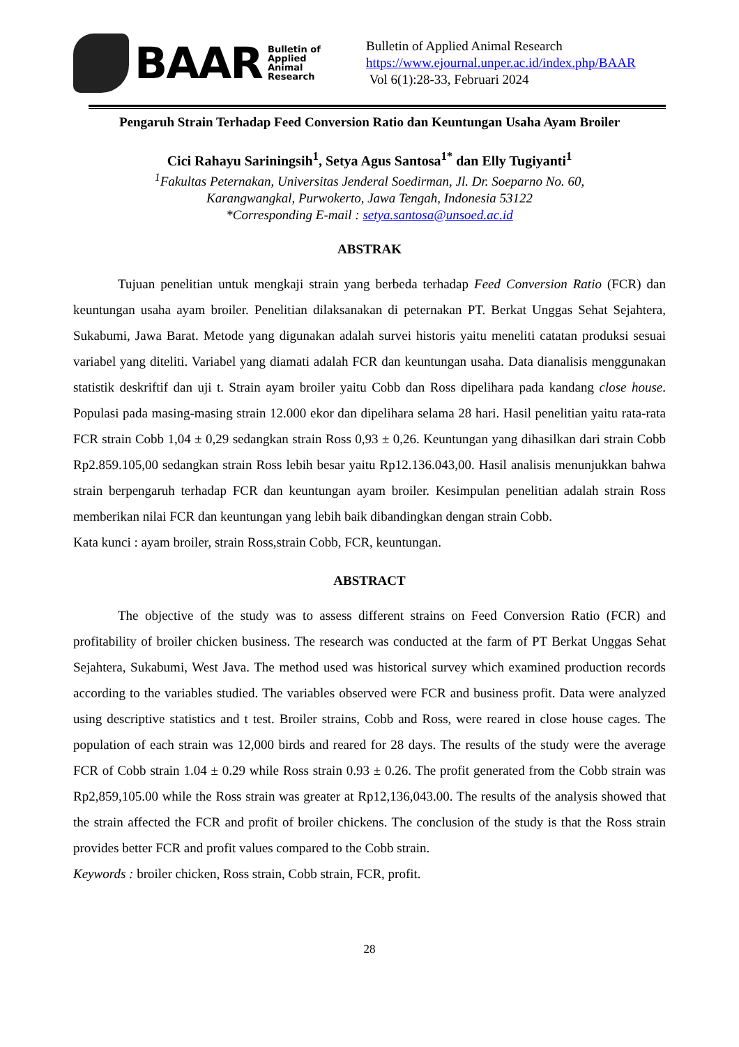BAAR Bulletin of
Applied
Animal
Research
Bulletin of Applied Animal Research
https://www.ejournal.unper.ac.id/index.php/BAAR
Vol 6(1):28-33, Februari 2024
Pengaruh Strain Terhadap Feed Conversion Ratio dan Keuntungan Usaha Ayam Broiler
Cici Rahayu Sariningsih<sup>1</sup>, Setya Agus Santosa<sup>1*</sup> dan Elly Tugiyanti<sup>1</sup>
<sup>1</sup> Fakultas Peternakan, Universitas Jenderal Soedirman, Jl. Dr. Soeparno No. 60,
Karangwangkal, Purwokerto, Jawa Tengah, Indonesia 53122
*Corresponding E-mail : setya.santosa@unsoed.ac.id
ABSTRAK
Tujuan penelitian untuk mengkaji strain yang berbeda terhadap Feed Conversion Ratio (FCR) dan keuntungan usaha ayam broiler. Penelitian dilaksanakan di peternakan PT. Berkat Unggas Sehat Sejahtera, Sukabumi, Jawa Barat. Metode yang digunakan adalah survei historis yaitu meneliti catatan produksi sesuai variabel yang diteliti. Variabel yang diamati adalah FCR dan keuntungan usaha. Data dianalisis menggunakan statistik deskriftif dan uji t. Strain ayam broiler yaitu Cobb dan Ross dipelihara pada kandang close house. Populasi pada masing-masing strain 12.000 ekor dan dipelihara selama 28 hari. Hasil penelitian yaitu rata-rata FCR strain Cobb 1,04 ± 0,29 sedangkan strain Ross 0,93 ± 0,26. Keuntungan yang dihasilkan dari strain Cobb Rp2.859.105,00 sedangkan strain Ross lebih besar yaitu Rp12.136.043,00. Hasil analisis menunjukkan bahwa strain berpengaruh terhadap FCR dan keuntungan ayam broiler. Kesimpulan penelitian adalah strain Ross memberikan nilai FCR dan keuntungan yang lebih baik dibandingkan dengan strain Cobb.
Kata kunci : ayam broiler, strain Ross,strain Cobb, FCR, keuntungan.
ABSTRACT
The objective of the study was to assess different strains on Feed Conversion Ratio (FCR) and profitability of broiler chicken business. The research was conducted at the farm of PT Berkat Unggas Sehat Sejahtera, Sukabumi, West Java. The method used was historical survey which examined production records according to the variables studied. The variables observed were FCR and business profit. Data were analyzed using descriptive statistics and t test. Broiler strains, Cobb and Ross, were reared in close house cages. The population of each strain was 12,000 birds and reared for 28 days. The results of the study were the average FCR of Cobb strain 1.04 ± 0.29 while Ross strain 0.93 ± 0.26. The profit generated from the Cobb strain was Rp2,859,105.00 while the Ross strain was greater at Rp12,136,043.00. The results of the analysis showed that the strain affected the FCR and profit of broiler chickens. The conclusion of the study is that the Ross strain provides better FCR and profit values compared to the Cobb strain.
Keywords : broiler chicken, Ross strain, Cobb strain, FCR, profit.
28